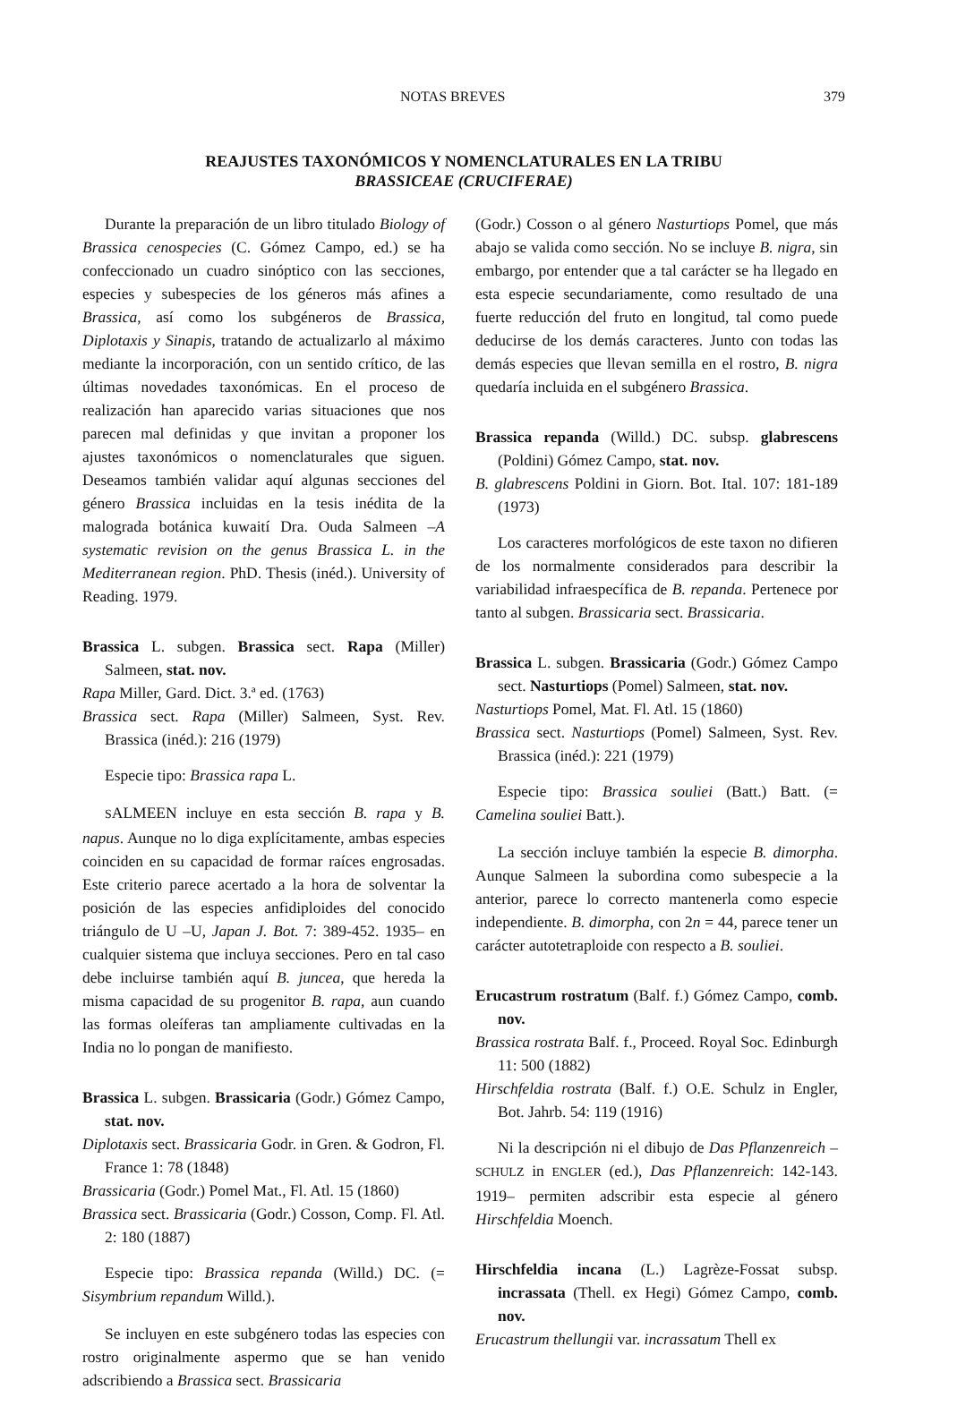NOTAS BREVES 379
REAJUSTES TAXONÓMICOS Y NOMENCLATURALES EN LA TRIBU
BRASSICEAE (CRUCIFERAE)
Durante la preparación de un libro titulado Biology of Brassica cenospecies (C. Gómez Campo, ed.) se ha confeccionado un cuadro sinóptico con las secciones, especies y subespecies de los géneros más afines a Brassica, así como los subgéneros de Brassica, Diplotaxis y Sinapis, tratando de actualizarlo al máximo mediante la incorporación, con un sentido crítico, de las últimas novedades taxonómicas. En el proceso de realización han aparecido varias situaciones que nos parecen mal definidas y que invitan a proponer los ajustes taxonómicos o nomenclaturales que siguen. Deseamos también validar aquí algunas secciones del género Brassica incluidas en la tesis inédita de la malograda botánica kuwaití Dra. Ouda Salmeen –A systematic revision on the genus Brassica L. in the Mediterranean region. PhD. Thesis (inéd.). University of Reading. 1979.
Brassica L. subgen. Brassica sect. Rapa (Miller) Salmeen, stat. nov.
Rapa Miller, Gard. Dict. 3.ª ed. (1763)
Brassica sect. Rapa (Miller) Salmeen, Syst. Rev. Brassica (inéd.): 216 (1979)
Especie tipo: Brassica rapa L.
SALMEEN incluye en esta sección B. rapa y B. napus. Aunque no lo diga explícitamente, ambas especies coinciden en su capacidad de formar raíces engrosadas. Este criterio parece acertado a la hora de solventar la posición de las especies anfidiploides del conocido triángulo de U –U, Japan J. Bot. 7: 389-452. 1935– en cualquier sistema que incluya secciones. Pero en tal caso debe incluirse también aquí B. juncea, que hereda la misma capacidad de su progenitor B. rapa, aun cuando las formas oleíferas tan ampliamente cultivadas en la India no lo pongan de manifiesto.
Brassica L. subgen. Brassicaria (Godr.) Gómez Campo, stat. nov.
Diplotaxis sect. Brassicaria Godr. in Gren. & Godron, Fl. France 1: 78 (1848)
Brassicaria (Godr.) Pomel Mat., Fl. Atl. 15 (1860)
Brassica sect. Brassicaria (Godr.) Cosson, Comp. Fl. Atl. 2: 180 (1887)
Especie tipo: Brassica repanda (Willd.) DC. (= Sisymbrium repandum Willd.).
Se incluyen en este subgénero todas las especies con rostro originalmente aspermo que se han venido adscribiendo a Brassica sect. Brassicaria
(Godr.) Cosson o al género Nasturtiops Pomel, que más abajo se valida como sección. No se incluye B. nigra, sin embargo, por entender que a tal carácter se ha llegado en esta especie secundariamente, como resultado de una fuerte reducción del fruto en longitud, tal como puede deducirse de los demás caracteres. Junto con todas las demás especies que llevan semilla en el rostro, B. nigra quedaría incluida en el subgénero Brassica.
Brassica repanda (Willd.) DC. subsp. glabrescens (Poldini) Gómez Campo, stat. nov.
B. glabrescens Poldini in Giorn. Bot. Ital. 107: 181-189 (1973)
Los caracteres morfológicos de este taxon no difieren de los normalmente considerados para describir la variabilidad infraespecífica de B. repanda. Pertenece por tanto al subgen. Brassicaria sect. Brassicaria.
Brassica L. subgen. Brassicaria (Godr.) Gómez Campo sect. Nasturtiops (Pomel) Salmeen, stat. nov.
Nasturtiops Pomel, Mat. Fl. Atl. 15 (1860)
Brassica sect. Nasturtiops (Pomel) Salmeen, Syst. Rev. Brassica (inéd.): 221 (1979)
Especie tipo: Brassica souliei (Batt.) Batt. (= Camelina souliei Batt.).
La sección incluye también la especie B. dimorpha. Aunque Salmeen la subordina como subespecie a la anterior, parece lo correcto mantenerla como especie independiente. B. dimorpha, con 2n = 44, parece tener un carácter autotetraploide con respecto a B. souliei.
Erucastrum rostratum (Balf. f.) Gómez Campo, comb. nov.
Brassica rostrata Balf. f., Proceed. Royal Soc. Edinburgh 11: 500 (1882)
Hirschfeldia rostrata (Balf. f.) O.E. Schulz in Engler, Bot. Jahrb. 54: 119 (1916)
Ni la descripción ni el dibujo de Das Pflanzenreich –SCHULZ in ENGLER (ed.), Das Pflanzenreich: 142-143. 1919– permiten adscribir esta especie al género Hirschfeldia Moench.
Hirschfeldia incana (L.) Lagrèze-Fossat subsp. incrassata (Thell. ex Hegi) Gómez Campo, comb. nov.
Erucastrum thellungii var. incrassatum Thell ex